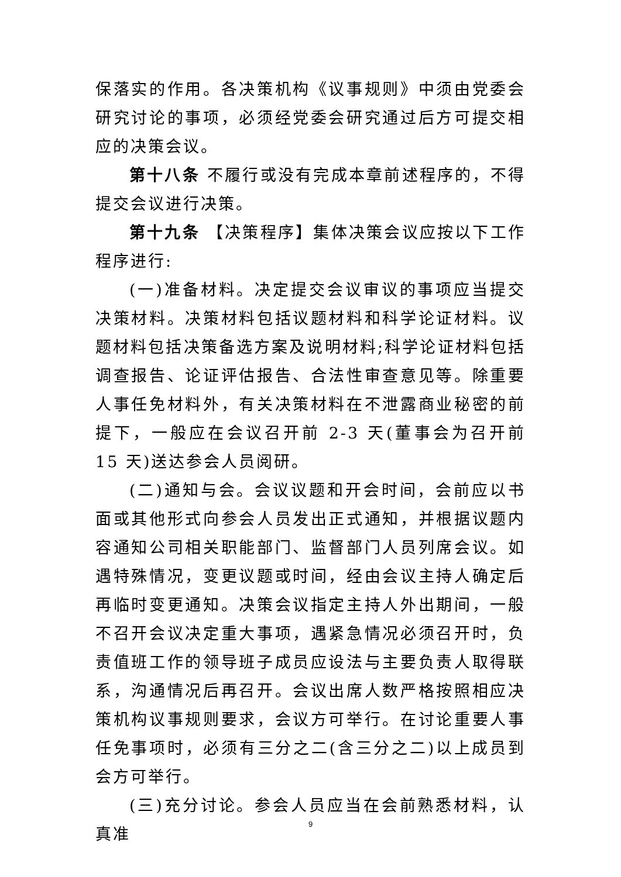保落实的作用。各决策机构《议事规则》中须由党委会研究讨论的事项，必须经党委会研究通过后方可提交相应的决策会议。
第十八条 不履行或没有完成本章前述程序的，不得提交会议进行决策。
第十九条 【决策程序】集体决策会议应按以下工作程序进行:
(一)准备材料。决定提交会议审议的事项应当提交决策材料。决策材料包括议题材料和科学论证材料。议题材料包括决策备选方案及说明材料;科学论证材料包括调查报告、论证评估报告、合法性审查意见等。除重要人事任免材料外，有关决策材料在不泄露商业秘密的前提下，一般应在会议召开前 2-3 天(董事会为召开前 15 天)送达参会人员阅研。
(二)通知与会。会议议题和开会时间，会前应以书面或其他形式向参会人员发出正式通知，并根据议题内容通知公司相关职能部门、监督部门人员列席会议。如遇特殊情况，变更议题或时间，经由会议主持人确定后再临时变更通知。决策会议指定主持人外出期间，一般不召开会议决定重大事项，遇紧急情况必须召开时，负责值班工作的领导班子成员应设法与主要负责人取得联系，沟通情况后再召开。会议出席人数严格按照相应决策机构议事规则要求，会议方可举行。在讨论重要人事任免事项时，必须有三分之二(含三分之二)以上成员到会方可举行。
(三)充分讨论。参会人员应当在会前熟悉材料，认真准
9